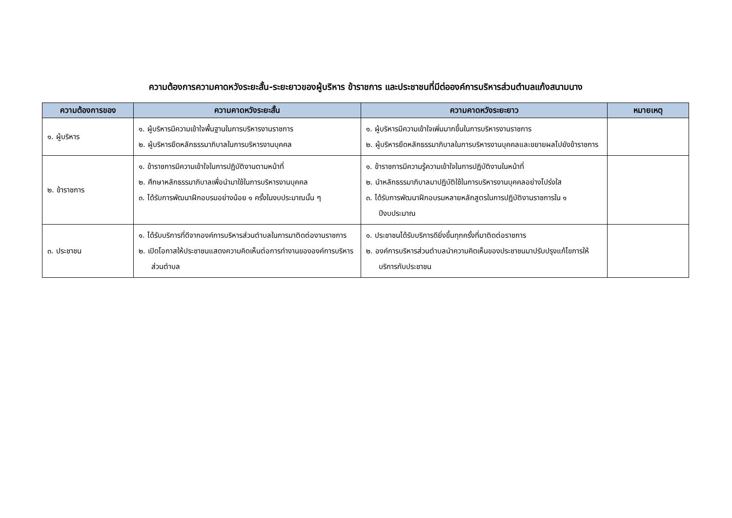ความต้องการความคาดหวังระยะสั้น-ระยะยาวของผู้บริหาร ข้าราชการ และประชาชนที่มีต่อองค์การบริหารส่วนตำบลแก้งสนามนาง
| ความต้องการของ | ความคาดหวังระยะสั้น | ความคาดหวังระยะยาว | หมายเหตุ |
| --- | --- | --- | --- |
| ๑. ผู้บริหาร | ๑. ผู้บริหารมีความเข้าใจพื้นฐานในการบริหารงานราชการ ๒. ผู้บริหารยึดหลักธรรมาภิบาลในการบริหารงานบุคคล | ๑. ผู้บริหารมีความเข้าใจเพิ่มมากขึ้นในการบริหารงานราชการ ๒. ผู้บริหารยึดหลักธรรมาภิบาลในการบริหารงานบุคคลและขยายผลไปยังข้าราชการ | |
| ๒. ข้าราชการ | ๑. ข้าราชการมีความเข้าใจในการปฏิบัติงานตามหน้าที่ ๒. ศึกษาหลักธรรมาภิบาลเพื่อนำมาใช้ในการบริหารงานบุคคล ๓. ได้รับการพัฒนาฝึกอบรมอย่างน้อย ๑ ครั้งในงบประมาณนั้น ๆ | ๑. ข้าราชการมีความรู้ความเข้าใจในการปฏิบัติงานในหน้าที่ ๒. นำหลักธรรมาภิบาลมาปฏิบัติใช้ในการบริหารงานบุคคลอย่างโปร่งใส ๓. ได้รับการพัฒนาฝึกอบรมหลายหลักสูตรในการปฏิบัติงานราชการใน ๑ ปีงบประมาณ | |
| ๓. ประชาชน | ๑. ได้รับบริการที่ดีจากองค์การบริหารส่วนตำบลในการมาติดต่องานราชการ ๒. เปิดโอกาสให้ประชาชนแสดงความคิดเห็นต่อการทำงานขององค์การบริหารส่วนตำบล | ๑. ประชาชนได้รับบริการดียิ่งขึ้นทุกครั้งที่มาติดต่อราชการ ๒. องค์การบริหารส่วนตำบลนำความคิดเห็นของประชาชนมาปรับปรุงแก้ไขการให้บริการกับประชาชน | |